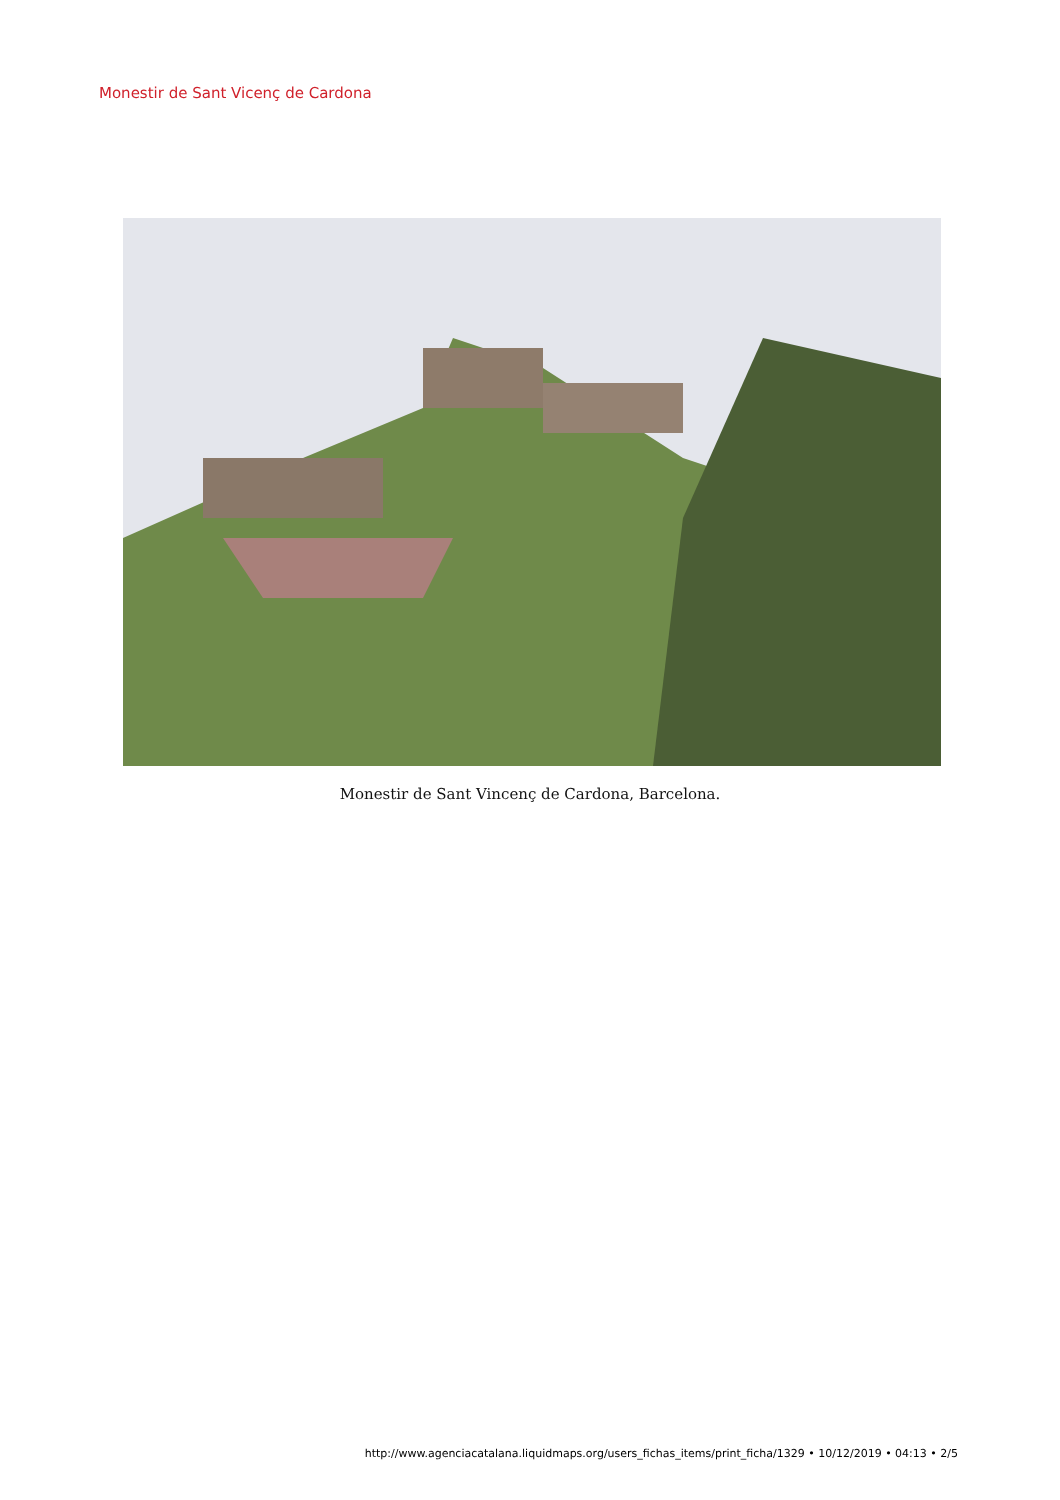Monestir de Sant Vicenç de Cardona
Monestir de Sant Vincenç de Cardona, Barcelona.
http://www.agenciacatalana.liquidmaps.org/users_fichas_items/print_ficha/1329 • 10/12/2019 • 04:13 • 2/5